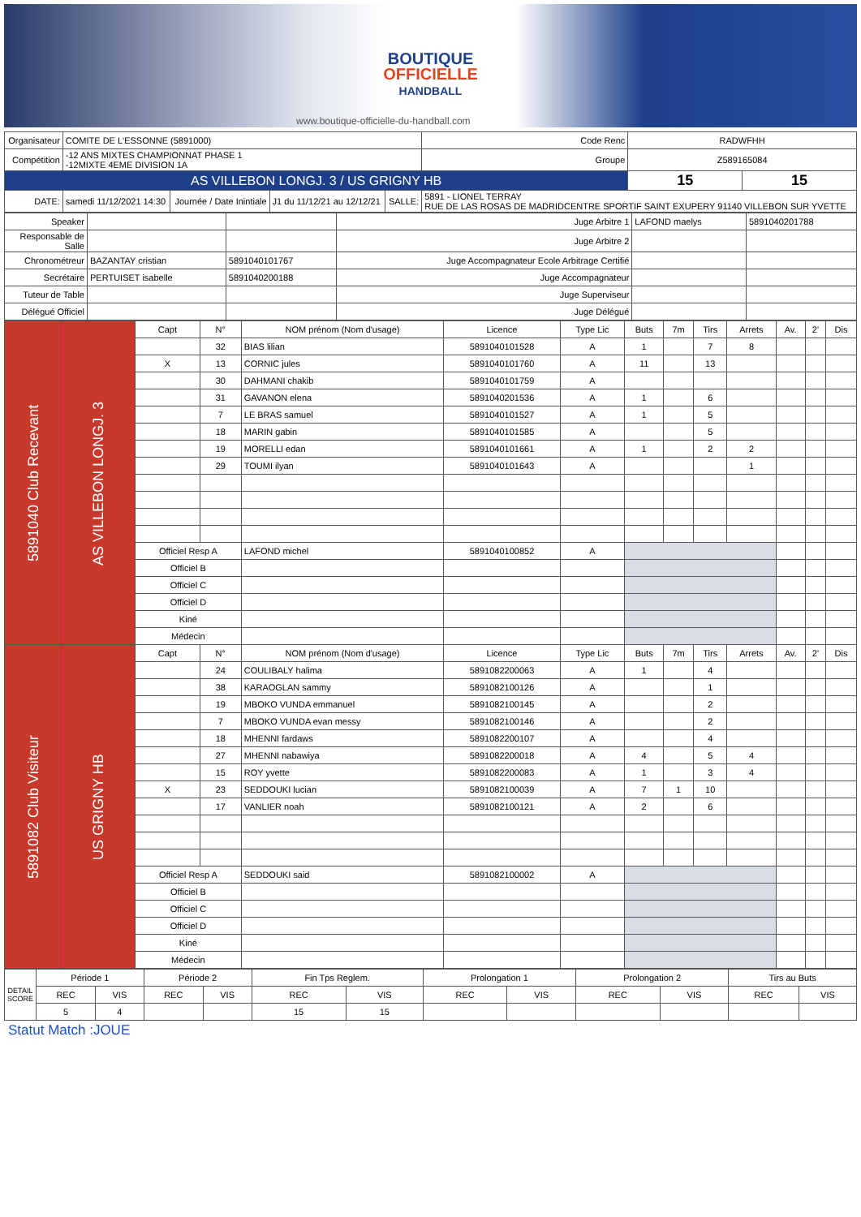BOUTIQUE
OFFICIELLE
HANDBALL
www.boutique-officielle-du-handball.com
| Organisateur | COMITE DE L'ESSONNE (5891000) | | | | | Code Renc | RADWFHH | |
| Compétition | -12 ANS MIXTES CHAMPIONNAT PHASE 1 -12MIXTE 4EME DIVISION 1A | | | | | Groupe | Z589165084 | |
| AS VILLEBON LONGJ. 3 / US GRIGNY HB | | | | | | | 15 | 15 |
| DATE: | samedi 11/12/2021 14:30 | Journée / Date Inintiale | J1 du 11/12/21 au 12/12/21 | SALLE: | 5891 - LIONEL TERRAY RUE DE LAS ROSAS DE MADRIDCENTRE SPORTIF SAINT EXUPERY 91140 VILLEBON SUR YVETTE | | | |
| Speaker | | | Juge Arbitre 1 | LAFOND maelys | 5891040201788 |
| Responsable de Salle | | | Juge Arbitre 2 | | |
| Chronométreur | BAZANTAY cristian | 5891040101767 | Juge Accompagnateur Ecole Arbitrage Certifié | | |
| Secrétaire | PERTUISET isabelle | 5891040200188 | Juge Accompagnateur | | |
| Tuteur de Table | | | Juge Superviseur | | |
| Délégué Officiel | | | Juge Délégué | | |
| 5891040 Club Recevant | AS VILLEBON LONGJ. 3 | Capt | N° | NOM prénom (Nom d'usage) | Licence | Type Lic | Buts | 7m | Tirs | Arrets | Av. | 2' | Dis |
| | | | 32 | BIAS lilian | 5891040101528 | A | 1 | | 7 | 8 | | | |
| | | X | 13 | CORNIC jules | 5891040101760 | A | 11 | | 13 | | | | |
| | | | 30 | DAHMANI chakib | 5891040101759 | A | | | | | | | |
| | | | 31 | GAVANON elena | 5891040201536 | A | 1 | | 6 | | | | |
| | | | 7 | LE BRAS samuel | 5891040101527 | A | 1 | | 5 | | | | |
| | | | 18 | MARIN gabin | 5891040101585 | A | | | 5 | | | | |
| | | | 19 | MORELLI edan | 5891040101661 | A | 1 | | 2 | 2 | | | |
| | | | 29 | TOUMI ilyan | 5891040101643 | A | | | | 1 | | | |
| | | Officiel Resp A | | LAFOND michel | 5891040100852 | A | | | | | | | |
| | | Officiel B | | | | | | | | | | | |
| | | Officiel C | | | | | | | | | | | |
| | | Officiel D | | | | | | | | | | | |
| | | Kiné | | | | | | | | | | | |
| | | Médecin | | | | | | | | | | | |
| 5891082 Club Visiteur | US GRIGNY HB | Capt | N° | NOM prénom (Nom d'usage) | Licence | Type Lic | Buts | 7m | Tirs | Arrets | Av. | 2' | Dis |
| | | | 24 | COULIBALY halima | 5891082200063 | A | 1 | | 4 | | | | |
| | | | 38 | KARAOGLAN sammy | 5891082100126 | A | | | 1 | | | | |
| | | | 19 | MBOKO VUNDA emmanuel | 5891082100145 | A | | | 2 | | | | |
| | | | 7 | MBOKO VUNDA evan messy | 5891082100146 | A | | | 2 | | | | |
| | | | 18 | MHENNI fardaws | 5891082200107 | A | | | 4 | | | | |
| | | | 27 | MHENNI nabawiya | 5891082200018 | A | 4 | | 5 | 4 | | | |
| | | | 15 | ROY yvette | 5891082200083 | A | 1 | | 3 | 4 | | | |
| | | X | 23 | SEDDOUKI lucian | 5891082100039 | A | 7 | 1 | 10 | | | | |
| | | | 17 | VANLIER noah | 5891082100121 | A | 2 | | 6 | | | | |
| | | Officiel Resp A | | SEDDOUKI said | 5891082100002 | A | | | | | | | |
| | | Officiel B | | | | | | | | | | | |
| | | Officiel C | | | | | | | | | | | |
| | | Officiel D | | | | | | | | | | | |
| | | Kiné | | | | | | | | | | | |
| | | Médecin | | | | | | | | | | | |
| DETAIL SCORE | Période 1 | | Période 2 | | Fin Tps Reglem. | | Prolongation 1 | | Prolongation 2 | | Tirs au Buts | |
| | REC | VIS | REC | VIS | REC | VIS | REC | VIS | REC | VIS | REC | VIS |
| | 5 | 4 | | | 15 | 15 | | | | | | |
Statut Match :JOUE